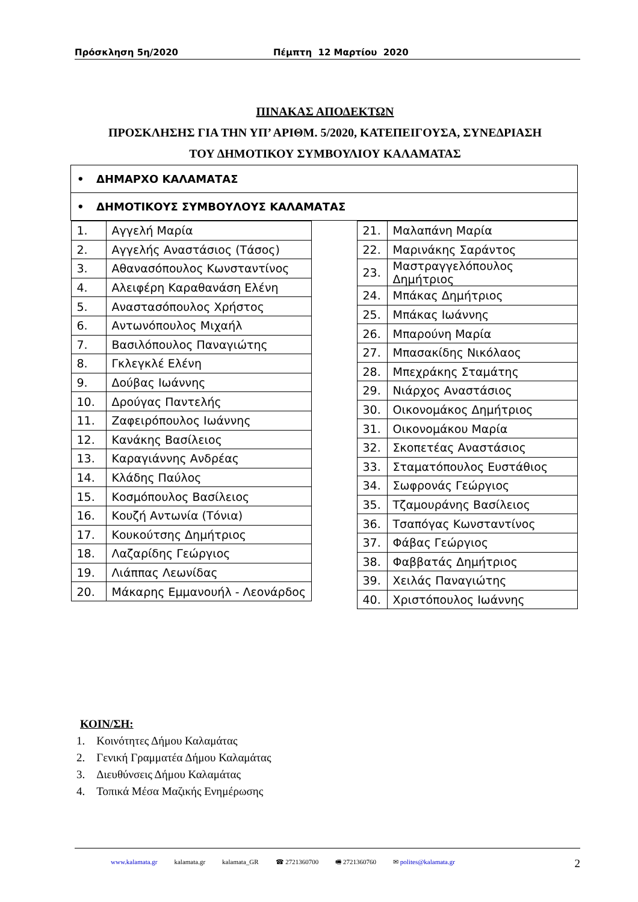Πρόσκληση 5η/2020 Πέμπτη 12 Μαρτίου 2020
ΠΙΝΑΚΑΣ ΑΠΟΔΕΚΤΩΝ
ΠΡΟΣΚΛΗΣΗΣ ΓΙΑ ΤΗΝ ΥΠ’ ΑΡΙΘΜ. 5/2020, ΚΑΤΕΠΕΙΓΟΥΣΑ, ΣΥΝΕΔΡΙΑΣΗ
ΤΟΥ ΔΗΜΟΤΙΚΟΥ ΣΥΜΒΟΥΛΙΟΥ ΚΑΛΑΜΑΤΑΣ
| • ΔΗΜΑΡΧΟ ΚΑΛΑΜΑΤΑΣ | | |
| • ΔΗΜΟΤΙΚΟΥΣ ΣΥΜΒΟΥΛΟΥΣ ΚΑΛΑΜΑΤΑΣ | | |
| / 1. / Αγγελή Μαρία / / 2. / Αγγελής Αναστάσιος (Τάσος) / / 3. / Αθανασόπουλος Κωνσταντίνος / / 4. / Αλειφέρη Καραθανάση Ελένη / / 5. / Αναστασόπουλος Χρήστος / / 6. / Αντωνόπουλος Μιχαήλ / / 7. / Βασιλόπουλος Παναγιώτης / / 8. / Γκλεγκλέ Ελένη / / 9. / Δούβας Ιωάννης / / 10. / Δρούγας Παντελής / / 11. / Ζαφειρόπουλος Ιωάννης / / 12. / Κανάκης Βασίλειος / / 13. / Καραγιάννης Ανδρέας / / 14. / Κλάδης Παύλος / / 15. / Κοσμόπουλος Βασίλειος / / 16. / Κουζή Αντωνία (Τόνια) / / 17. / Κουκούτσης Δημήτριος / / 18. / Λαζαρίδης Γεώργιος / / 19. / Λιάππας Λεωνίδας / / 20. / Μάκαρης Εμμανουήλ - Λεονάρδος / | | / 21. / Μαλαπάνη Μαρία / / 22. / Μαρινάκης Σαράντος / / 23. / Μαστραγγελόπουλος Δημήτριος / / 24. / Μπάκας Δημήτριος / / 25. / Μπάκας Ιωάννης / / 26. / Μπαρούνη Μαρία / / 27. / Μπασακίδης Νικόλαος / / 28. / Μπεχράκης Σταμάτης / / 29. / Νιάρχος Αναστάσιος / / 30. / Οικονομάκος Δημήτριος / / 31. / Οικονομάκου Μαρία / / 32. / Σκοπετέας Αναστάσιος / / 33. / Σταματόπουλος Ευστάθιος / / 34. / Σωφρονάς Γεώργιος / / 35. / Τζαμουράνης Βασίλειος / / 36. / Τσαπόγας Κωνσταντίνος / / 37. / Φάβας Γεώργιος / / 38. / Φαββατάς Δημήτριος / / 39. / Χειλάς Παναγιώτης / / 40. / Χριστόπουλος Ιωάννης / |
ΚΟΙΝ/ΣΗ:
1. Κοινότητες Δήμου Καλαμάτας
2. Γενική Γραμματέα Δήμου Καλαμάτας
3. Διευθύνσεις Δήμου Καλαμάτας
4. Τοπικά Μέσα Μαζικής Ενημέρωσης
www.kalamata.gr kalamata.gr kalamata_GR ☎ 2721360700 🖷 2721360760 ✉ polites@kalamata.gr 2